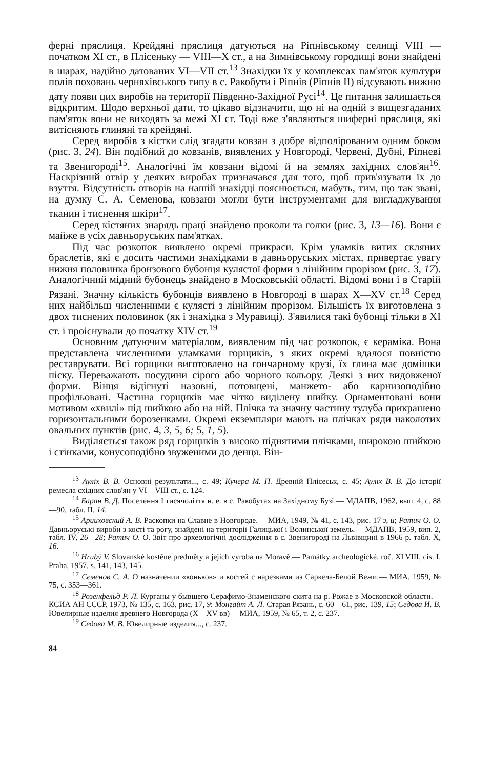ферні пряслиця. Крейдяні пряслиця датуються на Ріпнівському селищі VIII — початком XI ст., в Плісеньку — VIII—X ст., а на Зимнівському городищі вони знайдені в шарах, надійно датованих VI—VII ст.<sup>13</sup> Знахідки їх у комплексах пам'яток культури полів поховань черняхівського типу в с. Ракобути і Ріпнів (Ріпнів II) відсувають нижню дату появи цих виробів на території Південно-Західної Русі<sup>14</sup>. Це питання залишається відкритим. Щодо верхньої дати, то цікаво відзначити, що ні на одній з вищезгаданих пам'яток вони не виходять за межі XI ст. Тоді вже з'являються шиферні пряслиця, які витісняють глиняні та крейдяні.
Серед виробів з кістки слід згадати ковзан з добре відполірованим одним боком (рис. 3, 24). Він подібний до ковзанів, виявлених у Новгороді, Червені, Дубні, Ріпневі та Звенигороді<sup>15</sup>. Аналогічні їм ковзани відомі й на землях західних слов'ян<sup>16</sup>. Наскрізний отвір у деяких виробах призначався для того, щоб прив'язувати їх до взуття. Відсутність отворів на нашій знахідці пояснюється, мабуть, тим, що так звані, на думку С. А. Семенова, ковзани могли бути інструментами для вигладжування тканин і тиснення шкіри<sup>17</sup>.
Серед кістяних знарядь праці знайдено проколи та голки (рис. 3, 13—16). Вони є майже в усіх давньоруських пам'ятках.
Під час розкопок виявлено окремі прикраси. Крім уламків витих скляних браслетів, які є досить частими знахідками в давньоруських містах, привертає увагу нижня половинка бронзового бубонця кулястої форми з лінійним прорізом (рис. 3, 17). Аналогічний мідний бубонець знайдено в Московській області. Відомі вони і в Старій Рязані. Значну кількість бубонців виявлено в Новгороді в шарах X—XV ст.<sup>18</sup> Серед них найбільш численними є кулясті з лінійним прорізом. Більшість їх виготовлена з двох тиснених половинок (як і знахідка з Муравиці). З'явилися такі бубонці тільки в XI ст. і проіснували до початку XIV ст.<sup>19</sup>
Основним датуючим матеріалом, виявленим під час розкопок, є кераміка. Вона представлена численними уламками горщиків, з яких окремі вдалося повністю реставрувати. Всі горщики виготовлено на гончарному крузі, їх глина має домішки піску. Переважають посудини сірого або чорного кольору. Деякі з них видовженої форми. Вінця відігнуті назовні, потовщені, манжето- або карнизоподібно профільовані. Частина горщиків має чітко виділену шийку. Орнаментовані вони мотивом «хвилі» під шийкою або на ній. Плічка та значну частину тулуба прикрашено горизонтальними борозенками. Окремі екземпляри мають на плічках ряди наколотих овальних пунктів (рис. 4, 3, 5, 6; 5, 1, 5).
Виділяється також ряд горщиків з високо піднятими плічками, широкою шийкою і стінками, конусоподібно звуженими до денця. Він-
<sup>13</sup> Ауліх В. В. Основні результати..., с. 49; Кучера М. П. Древній Плісеськ, с. 45; Ауліх В. В. До історії ремесла східних слов'ян у VI—VIII ст., с. 124.
<sup>14</sup> Баран В. Д. Поселення I тисячоліття н. е. в с. Ракобутах на Західному Бузі.— МДАПВ, 1962, вып. 4, с. 88—90, табл. II, 14.
<sup>15</sup> Арциховский А. В. Раскопки на Славне в Новгороде.— МИА, 1949, № 41, с. 143, рис. 17 з, и; Ратич О. О. Давньоруські вироби з кості та рогу, знайдені на території Галицької і Волинської земель.— МДАПВ, 1959, вип. 2, табл. IV, 26—28; Ратич О. О. Звіт про археологічні дослідження в с. Звенигороді на Львівщині в 1966 р. табл. X, 16.
<sup>16</sup> Hrubý V. Slovanské kostěne predměty a jejich vyroba na Moravě.— Památky archeologické. roč. XLVIII, cis. I. Praha, 1957, s. 141, 143, 145.
<sup>17</sup> Семенов С. А. О назначении «коньков» и костей с нарезками из Саркела-Белой Вежи.— МИА, 1959, № 75, с. 353—361.
<sup>18</sup> Розенфельд Р. Л. Курганы у бывшего Серафимо-Знаменского скита на р. Рожае в Московской области.— КСИА АН СССР, 1973, № 135, с. 163, рис. 17, 9; Монгайт А. Л. Старая Рязань, с. 60—61, рис. 139, 15; Седова И. В. Ювелирные изделия древнего Новгорода (X—XV вв)— МИА, 1959, № 65, т. 2, с. 237.
<sup>19</sup> Седова М. В. Ювелирные изделия..., с. 237.
84